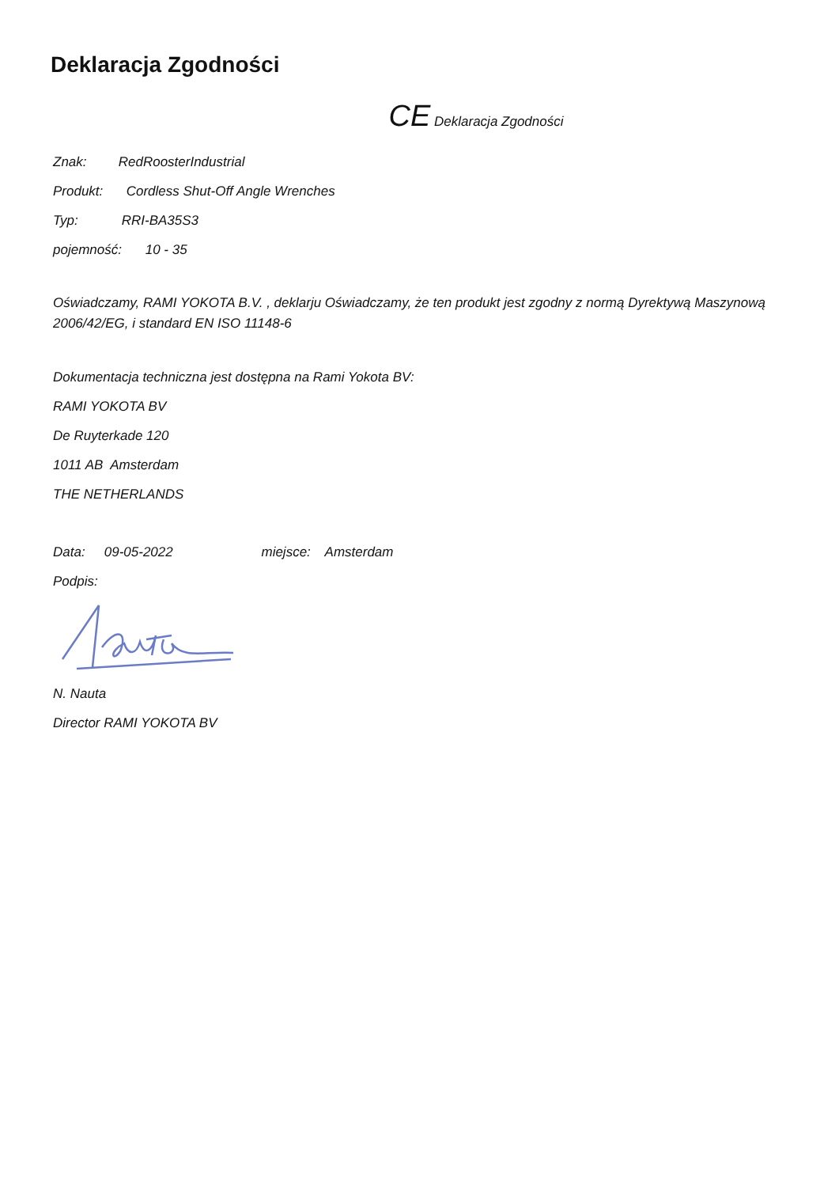Deklaracja Zgodności
CE Deklaracja Zgodności
Znak: RedRoosterIndustrial
Produkt: Cordless Shut-Off Angle Wrenches
Typ: RRI-BA35S3
pojemność: 10 - 35
Oświadczamy, RAMI YOKOTA B.V. , deklarju Oświadczamy, że ten produkt jest zgodny z normą Dyrektywą Maszynową 2006/42/EG, i standard EN ISO 11148-6
Dokumentacja techniczna jest dostępna na Rami Yokota BV:
RAMI YOKOTA BV
De Ruyterkade 120
1011 AB Amsterdam
THE NETHERLANDS
Data: 09-05-2022 miejsce: Amsterdam
Podpis:
N. Nauta
Director RAMI YOKOTA BV